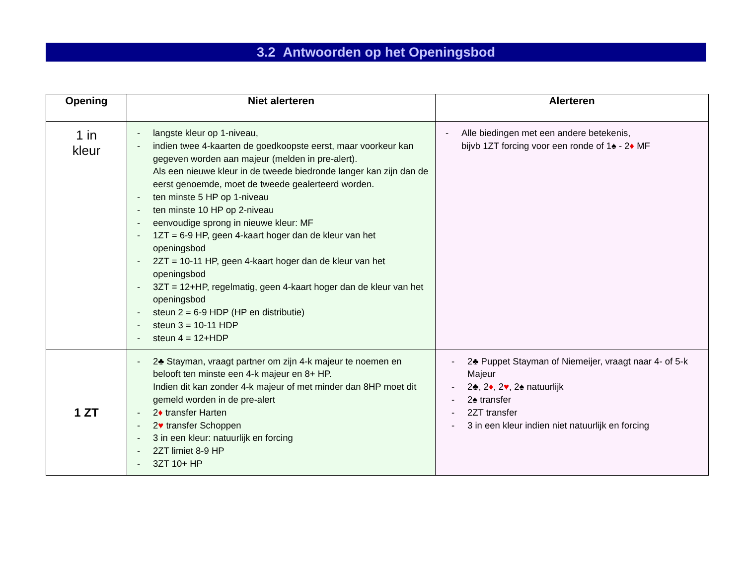3.2 Antwoorden op het Openingsbod
| Opening | Niet alerteren | Alerteren |
| --- | --- | --- |
| 1 in kleur | - langste kleur op 1-niveau, - indien twee 4-kaarten de goedkoopste eerst, maar voorkeur kan gegeven worden aan majeur (melden in pre-alert). Als een nieuwe kleur in de tweede biedronde langer kan zijn dan de eerst genoemde, moet de tweede gealerteerd worden. - ten minste 5 HP op 1-niveau - ten minste 10 HP op 2-niveau - eenvoudige sprong in nieuwe kleur: MF - 1ZT = 6-9 HP, geen 4-kaart hoger dan de kleur van het openingsbod - 2ZT = 10-11 HP, geen 4-kaart hoger dan de kleur van het openingsbod - 3ZT = 12+HP, regelmatig, geen 4-kaart hoger dan de kleur van het openingsbod - steun 2 = 6-9 HDP (HP en distributie) - steun 3 = 10-11 HDP - steun 4 = 12+HDP | - Alle biedingen met een andere betekenis, bijvb 1ZT forcing voor een ronde of 1♠ - 2 ♦ MF |
| 1 ZT | - 2♣ Stayman, vraagt partner om zijn 4-k majeur te noemen en belooft ten minste een 4-k majeur en 8+ HP. Indien dit kan zonder 4-k majeur of met minder dan 8HP moet dit gemeld worden in de pre-alert - 2 ♦ transfer Harten - 2 ♥ transfer Schoppen - 3 in een kleur: natuurlijk en forcing - 2ZT limiet 8-9 HP - 3ZT 10+ HP | - 2♣ Puppet Stayman of Niemeijer, vraagt naar 4- of 5-k Majeur - 2♣, 2 ♦ , 2 ♥ , 2♠ natuurlijk - 2♠ transfer - 2ZT transfer - 3 in een kleur indien niet natuurlijk en forcing |